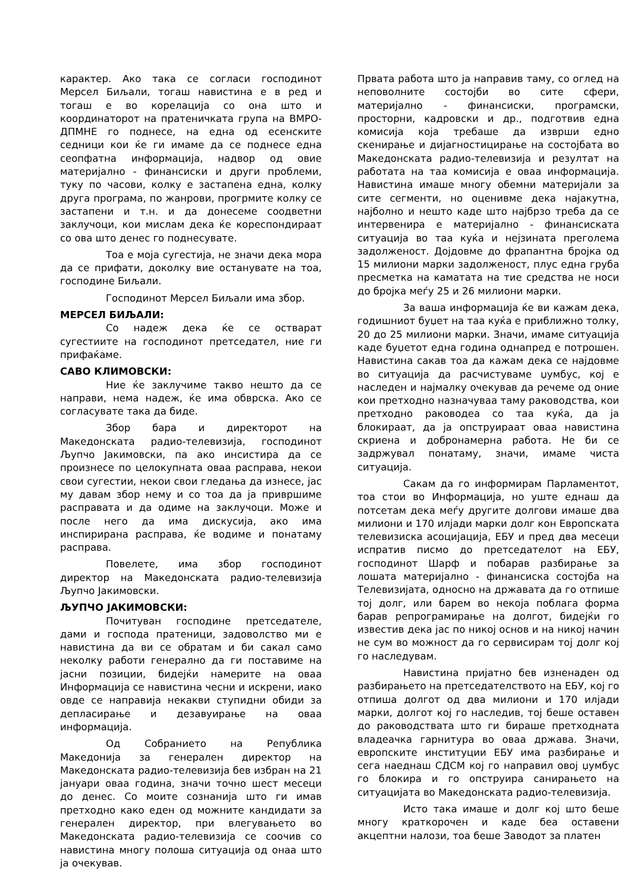карактер. Ако така се согласи господинот Мерсел Биљали, тогаш навистина е в ред и тогаш е во корелација со она што и координаторот на пратеничката група на ВМРО-ДПМНЕ го поднесе, на една од есенските седници кои ќе ги имаме да се поднесе една сеопфатна информација, надвор од овие материјално - финансиски и други проблеми, туку по часови, колку е застапена една, колку друга програма, по жанрови, прогрмите колку се застапени и т.н. и да донесеме соодветни заклучоци, кои мислам дека ќе кореспондираат со ова што денес го поднесувате.
Тоа е моја сугестија, не значи дека мора да се прифати, доколку вие останувате на тоа, господине Биљали.
Господинот Мерсел Биљали има збор.
МЕРСЕЛ БИЉАЛИ:
Со надеж дека ќе се остварат сугестиите на господинот претседател, ние ги прифаќаме.
САВО КЛИМОВСКИ:
Ние ќе заклучиме такво нешто да се направи, нема надеж, ќе има обврска. Ако се согласувате така да биде.
Збор бара и директорот на Македонската радио-телевизија, господинот Љупчо Јакимовски, па ако инсистира да се произнесе по целокупната оваа расправа, некои свои сугестии, некои свои гледања да изнесе, јас му давам збор нему и со тоа да ја привршиме расправата и да одиме на заклучоци. Може и после него да има дискусија, ако има инспирирана расправа, ќе водиме и понатаму расправа.
Повелете, има збор господинот директор на Македонската радио-телевизија Љупчо Јакимовски.
ЉУПЧО ЈАКИМОВСКИ:
Почитуван господине претседателе, дами и господа пратеници, задоволство ми е навистина да ви се обратам и би сакал само неколку работи генерално да ги поставиме на јасни позиции, бидејќи намерите на оваа Информација се навистина чесни и искрени, иако овде се направија некакви ступидни обиди за депласирање и дезавуирање на оваа информација.
Од Собранието на Република Македонија за генерален директор на Македонската радио-телевизија бев избран на 21 јануари оваа година, значи точно шест месеци до денес. Со моите сознанија што ги имав претходно како еден од можните кандидати за генерален директор, при влегувањето во Македонската радио-телевизија се соочив со навистина многу полоша ситуација од онаа што ја очекував.
Првата работа што ја направив таму, со оглед на неповолните состојби во сите сфери, материјално - финансиски, програмски, просторни, кадровски и др., подготвив една комисија која требаше да изврши едно скенирање и дијагностицирање на состојбата во Македонската радио-телевизија и резултат на работата на таа комисија е оваа информација. Навистина имаше многу обемни материјали за сите сегменти, но оценивме дека најакутна, најболно и нешто каде што најбрзо треба да се интервенира е материјално - финансиската ситуација во таа куќа и нејзината преголема задолженост. Дојдовме до фрапантна бројка од 15 милиони марки задолженост, плус една груба пресметка на каматата на тие средства не носи до бројка меѓу 25 и 26 милиони марки.
За ваша информација ќе ви кажам дека, годишниот буџет на таа куќа е приближно толку, 20 до 25 милиони марки. Значи, имаме ситуација каде буџетот една година однапред е потрошен. Навистина сакав тоа да кажам дека се најдовме во ситуација да расчистуваме џумбус, кој е наследен и најмалку очекував да речеме од оние кои претходно назначуваа таму раководства, кои претходно раководеа со таа куќа, да ја блокираат, да ја опструираат оваа навистина скриена и добронамерна работа. Не би се задржувал понатаму, значи, имаме чиста ситуација.
Сакам да го информирам Парламентот, тоа стои во Информација, но уште еднаш да потсетам дека меѓу другите долгови имаше два милиони и 170 илјади марки долг кон Европската телевизиска асоцијација, ЕБУ и пред два месеци испратив писмо до претседателот на ЕБУ, господинот Шарф и побарав разбирање за лошата материјално - финансиска состојба на Телевизијата, односно на државата да го отпише тој долг, или барем во некоја поблага форма барав репрограмирање на долгот, бидејќи го известив дека јас по никој основ и на никој начин не сум во можност да го сервисирам тој долг кој го наследувам.
Навистина пријатно бев изненаден од разбирањето на претседателството на ЕБУ, кој го отпиша долгот од два милиони и 170 илјади марки, долгот кој го наследив, тој беше оставен до раководствата што ги бираше претходната владеачка гарнитура во оваа држава. Значи, европските институции ЕБУ има разбирање и сега наеднаш СДСМ кој го направил овој џумбус го блокира и го опструира санирањето на ситуацијата во Македонската радио-телевизија.
Исто така имаше и долг кој што беше многу краткорочен и каде беа оставени акцептни налози, тоа беше Заводот за платен